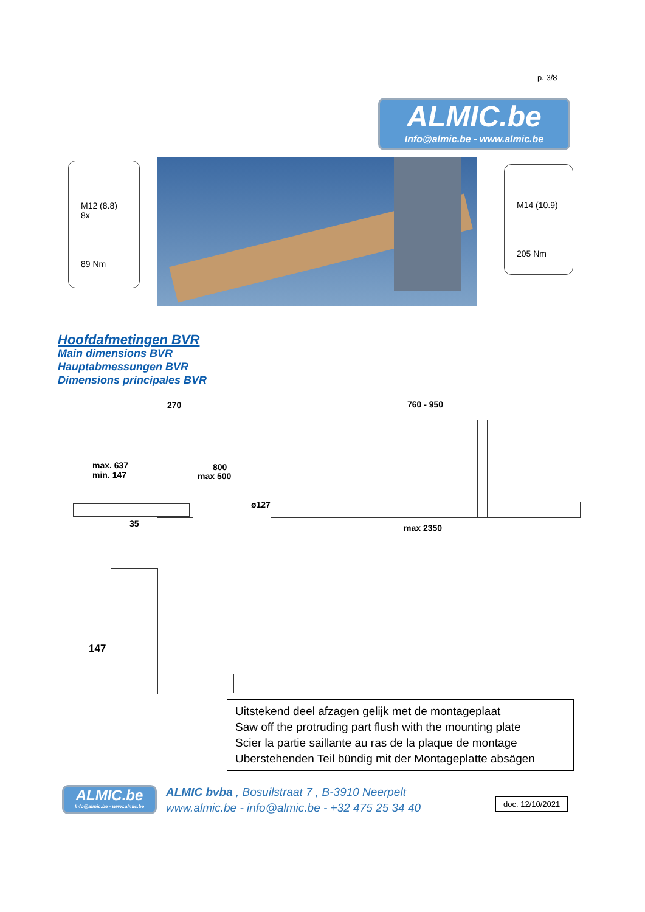p. 3/8
ALMIC.be
Info@almic.be - www.almic.be
M12 (8.8)
8x
89 Nm
M14 (10.9)
205 Nm
Hoofdafmetingen BVR
Main dimensions BVR
Hauptabmessungen BVR
Dimensions principales BVR
270
max. 637
min. 147
max 500
800
35
760 - 950
ø127
max 2350
147
Uitstekend deel afzagen gelijk met de montageplaat
Saw off the protruding part flush with the mounting plate
Scier la partie saillante au ras de la plaque de montage
Uberstehenden Teil bündig mit der Montageplatte absägen
ALMIC.be
Info@almic.be - www.almic.be
ALMIC bvba , Bosuilstraat 7 , B-3910 Neerpelt
www.almic.be - info@almic.be - +32 475 25 34 40
doc. 12/10/2021